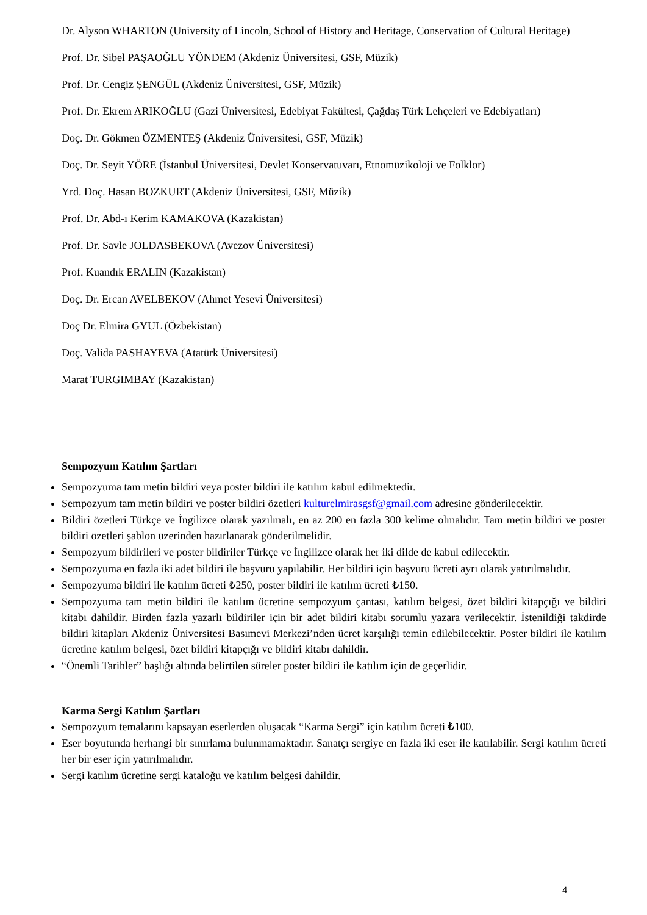Dr. Alyson WHARTON (University of Lincoln, School of History and Heritage, Conservation of Cultural Heritage)
Prof. Dr. Sibel PAŞAOĞLU YÖNDEM (Akdeniz Üniversitesi, GSF, Müzik)
Prof. Dr. Cengiz ŞENGÜL (Akdeniz Üniversitesi, GSF, Müzik)
Prof. Dr. Ekrem ARIKOĞLU (Gazi Üniversitesi, Edebiyat Fakültesi, Çağdaş Türk Lehçeleri ve Edebiyatları)
Doç. Dr. Gökmen ÖZMENTEŞ (Akdeniz Üniversitesi, GSF, Müzik)
Doç. Dr. Seyit YÖRE (İstanbul Üniversitesi, Devlet Konservatuvarı, Etnomüzikoloji ve Folklor)
Yrd. Doç. Hasan BOZKURT (Akdeniz Üniversitesi, GSF, Müzik)
Prof. Dr. Abd-ı Kerim KAMAKOVA (Kazakistan)
Prof. Dr. Savle JOLDASBEKOVA (Avezov Üniversitesi)
Prof. Kuandık ERALIN (Kazakistan)
Doç. Dr. Ercan AVELBEKOV (Ahmet Yesevi Üniversitesi)
Doç Dr. Elmira GYUL (Özbekistan)
Doç. Valida PASHAYEVA (Atatürk Üniversitesi)
Marat TURGIMBAY (Kazakistan)
Sempozyum Katılım Şartları
Sempozyuma tam metin bildiri veya poster bildiri ile katılım kabul edilmektedir.
Sempozyum tam metin bildiri ve poster bildiri özetleri kulturelmirasgsf@gmail.com adresine gönderilecektir.
Bildiri özetleri Türkçe ve İngilizce olarak yazılmalı, en az 200 en fazla 300 kelime olmalıdır. Tam metin bildiri ve poster bildiri özetleri şablon üzerinden hazırlanarak gönderilmelidir.
Sempozyum bildirileri ve poster bildiriler Türkçe ve İngilizce olarak her iki dilde de kabul edilecektir.
Sempozyuma en fazla iki adet bildiri ile başvuru yapılabilir. Her bildiri için başvuru ücreti ayrı olarak yatırılmalıdır.
Sempozyuma bildiri ile katılım ücreti ₺250, poster bildiri ile katılım ücreti ₺150.
Sempozyuma tam metin bildiri ile katılım ücretine sempozyum çantası, katılım belgesi, özet bildiri kitapçığı ve bildiri kitabı dahildir. Birden fazla yazarlı bildiriler için bir adet bildiri kitabı sorumlu yazara verilecektir. İstenildiği takdirde bildiri kitapları Akdeniz Üniversitesi Basımevi Merkezi’nden ücret karşılığı temin edilebilecektir. Poster bildiri ile katılım ücretine katılım belgesi, özet bildiri kitapçığı ve bildiri kitabı dahildir.
“Önemli Tarihler” başlığı altında belirtilen süreler poster bildiri ile katılım için de geçerlidir.
Karma Sergi Katılım Şartları
Sempozyum temalarını kapsayan eserlerden oluşacak “Karma Sergi” için katılım ücreti ₺100.
Eser boyutunda herhangi bir sınırlama bulunmamaktadır. Sanatçı sergiye en fazla iki eser ile katılabilir. Sergi katılım ücreti her bir eser için yatırılmalıdır.
Sergi katılım ücretine sergi kataloğu ve katılım belgesi dahildir.
4